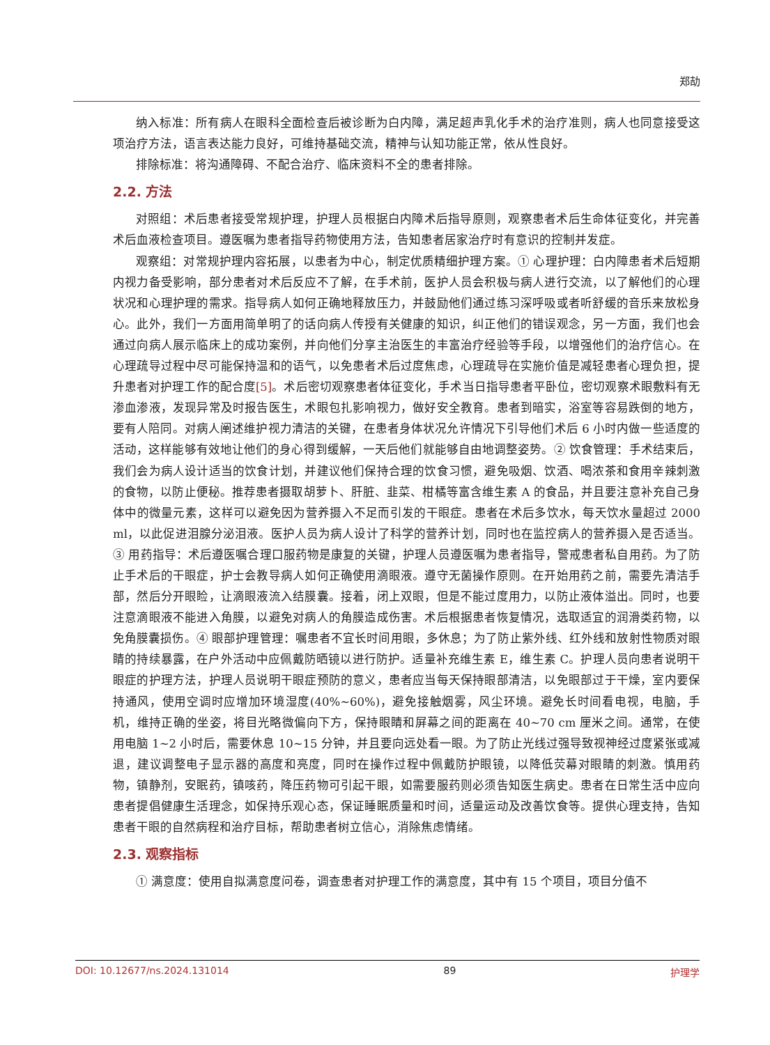郑劼
纳入标准：所有病人在眼科全面检查后被诊断为白内障，满足超声乳化手术的治疗准则，病人也同意接受这项治疗方法，语言表达能力良好，可维持基础交流，精神与认知功能正常，依从性良好。
排除标准：将沟通障碍、不配合治疗、临床资料不全的患者排除。
2.2. 方法
对照组：术后患者接受常规护理，护理人员根据白内障术后指导原则，观察患者术后生命体征变化，并完善术后血液检查项目。遵医嘱为患者指导药物使用方法，告知患者居家治疗时有意识的控制并发症。
观察组：对常规护理内容拓展，以患者为中心，制定优质精细护理方案。① 心理护理：白内障患者术后短期内视力备受影响，部分患者对术后反应不了解，在手术前，医护人员会积极与病人进行交流，以了解他们的心理状况和心理护理的需求。指导病人如何正确地释放压力，并鼓励他们通过练习深呼吸或者听舒缓的音乐来放松身心。此外，我们一方面用简单明了的话向病人传授有关健康的知识，纠正他们的错误观念，另一方面，我们也会通过向病人展示临床上的成功案例，并向他们分享主治医生的丰富治疗经验等手段，以增强他们的治疗信心。在心理疏导过程中尽可能保持温和的语气，以免患者术后过度焦虑，心理疏导在实施价值是减轻患者心理负担，提升患者对护理工作的配合度[5]。术后密切观察患者体征变化，手术当日指导患者平卧位，密切观察术眼敷料有无渗血渗液，发现异常及时报告医生，术眼包扎影响视力，做好安全教育。患者到暗实，浴室等容易跌倒的地方，要有人陪同。对病人阐述维护视力清洁的关键，在患者身体状况允许情况下引导他们术后 6 小时内做一些适度的活动，这样能够有效地让他们的身心得到缓解，一天后他们就能够自由地调整姿势。② 饮食管理：手术结束后，我们会为病人设计适当的饮食计划，并建议他们保持合理的饮食习惯，避免吸烟、饮酒、喝浓茶和食用辛辣刺激的食物，以防止便秘。推荐患者摄取胡萝卜、肝脏、韭菜、柑橘等富含维生素 A 的食品，并且要注意补充自己身体中的微量元素，这样可以避免因为营养摄入不足而引发的干眼症。患者在术后多饮水，每天饮水量超过 2000 ml，以此促进泪腺分泌泪液。医护人员为病人设计了科学的营养计划，同时也在监控病人的营养摄入是否适当。③ 用药指导：术后遵医嘱合理口服药物是康复的关键，护理人员遵医嘱为患者指导，警戒患者私自用药。为了防止手术后的干眼症，护士会教导病人如何正确使用滴眼液。遵守无菌操作原则。在开始用药之前，需要先清洁手部，然后分开眼睑，让滴眼液流入结膜囊。接着，闭上双眼，但是不能过度用力，以防止液体溢出。同时，也要注意滴眼液不能进入角膜，以避免对病人的角膜造成伤害。术后根据患者恢复情况，选取适宜的润滑类药物，以免角膜囊损伤。④ 眼部护理管理：嘱患者不宜长时间用眼，多休息；为了防止紫外线、红外线和放射性物质对眼睛的持续暴露，在户外活动中应佩戴防晒镜以进行防护。适量补充维生素 E，维生素 C。护理人员向患者说明干眼症的护理方法，护理人员说明干眼症预防的意义，患者应当每天保持眼部清洁，以免眼部过于干燥，室内要保持通风，使用空调时应增加环境湿度(40%~60%)，避免接触烟雾，风尘环境。避免长时间看电视，电脑，手机，维持正确的坐姿，将目光略微偏向下方，保持眼睛和屏幕之间的距离在 40~70 cm 厘米之间。通常，在使用电脑 1~2 小时后，需要休息 10~15 分钟，并且要向远处看一眼。为了防止光线过强导致视神经过度紧张或减退，建议调整电子显示器的高度和亮度，同时在操作过程中佩戴防护眼镜，以降低荧幕对眼睛的刺激。慎用药物，镇静剂，安眠药，镇咳药，降压药物可引起干眼，如需要服药则必须告知医生病史。患者在日常生活中应向患者提倡健康生活理念，如保持乐观心态，保证睡眠质量和时间，适量运动及改善饮食等。提供心理支持，告知患者干眼的自然病程和治疗目标，帮助患者树立信心，消除焦虑情绪。
2.3. 观察指标
① 满意度：使用自拟满意度问卷，调查患者对护理工作的满意度，其中有 15 个项目，项目分值不
DOI: 10.12677/ns.2024.131014 89 护理学